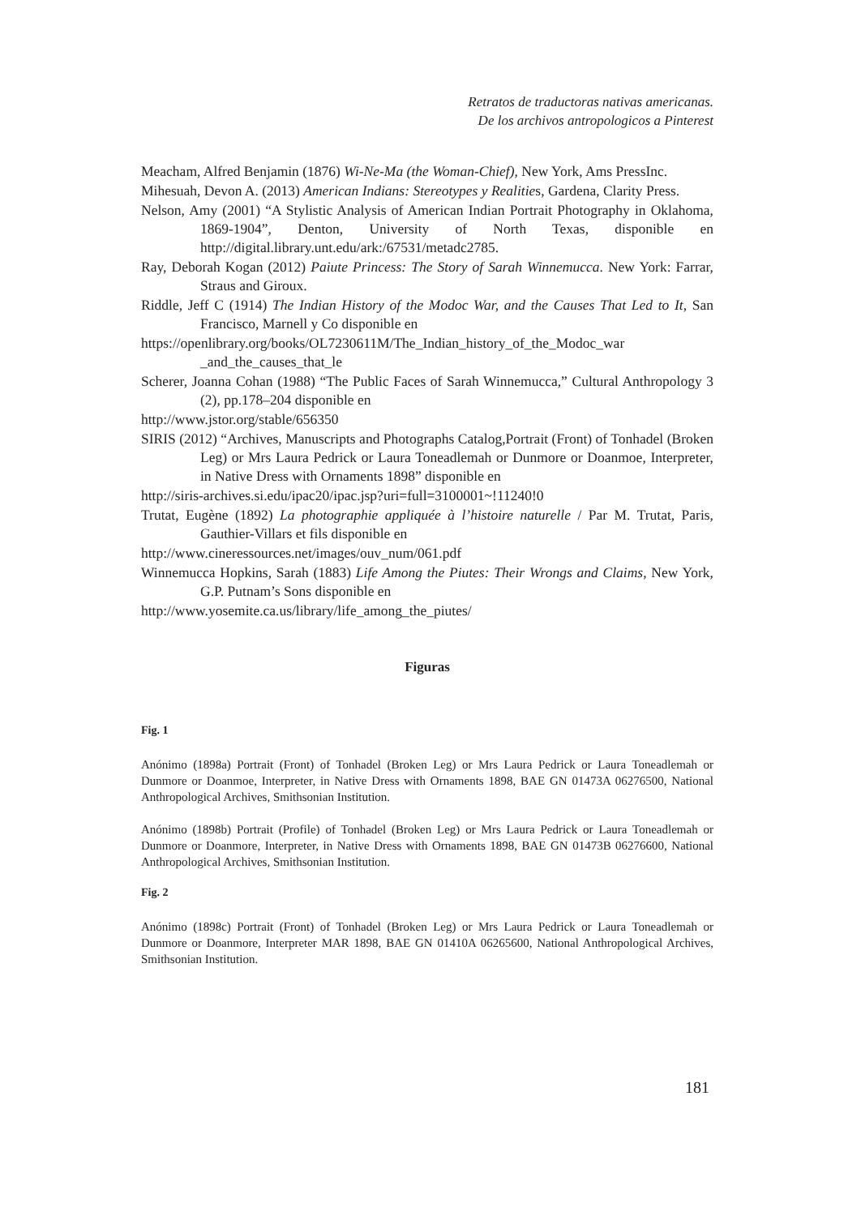Retratos de traductoras nativas americanas.
De los archivos antropologicos a Pinterest
Meacham, Alfred Benjamin (1876) Wi-Ne-Ma (the Woman-Chief), New York, Ams PressInc.
Mihesuah, Devon A. (2013) American Indians: Stereotypes y Realities, Gardena, Clarity Press.
Nelson, Amy (2001) “A Stylistic Analysis of American Indian Portrait Photography in Oklahoma, 1869-1904”, Denton, University of North Texas, disponible en http://digital.library.unt.edu/ark:/67531/metadc2785.
Ray, Deborah Kogan (2012) Paiute Princess: The Story of Sarah Winnemucca. New York: Farrar, Straus and Giroux.
Riddle, Jeff C (1914) The Indian History of the Modoc War, and the Causes That Led to It, San Francisco, Marnell y Co disponible en
https://openlibrary.org/books/OL7230611M/The_Indian_history_of_the_Modoc_war _and_the_causes_that_le
Scherer, Joanna Cohan (1988) “The Public Faces of Sarah Winnemucca,” Cultural Anthropology 3 (2), pp.178–204 disponible en
http://www.jstor.org/stable/656350
SIRIS (2012) “Archives, Manuscripts and Photographs Catalog,Portrait (Front) of Tonhadel (Broken Leg) or Mrs Laura Pedrick or Laura Toneadlemah or Dunmore or Doanmoe, Interpreter, in Native Dress with Ornaments 1898” disponible en
http://siris-archives.si.edu/ipac20/ipac.jsp?uri=full=3100001~!11240!0
Trutat, Eugène (1892) La photographie appliquée à l’histoire naturelle / Par M. Trutat, Paris, Gauthier-Villars et fils disponible en
http://www.cineressources.net/images/ouv_num/061.pdf
Winnemucca Hopkins, Sarah (1883) Life Among the Piutes: Their Wrongs and Claims, New York, G.P. Putnam’s Sons disponible en
http://www.yosemite.ca.us/library/life_among_the_piutes/
Figuras
Fig. 1
Anónimo (1898a) Portrait (Front) of Tonhadel (Broken Leg) or Mrs Laura Pedrick or Laura Toneadlemah or Dunmore or Doanmoe, Interpreter, in Native Dress with Ornaments 1898, BAE GN 01473A 06276500, National Anthropological Archives, Smithsonian Institution.
Anónimo (1898b) Portrait (Profile) of Tonhadel (Broken Leg) or Mrs Laura Pedrick or Laura Toneadlemah or Dunmore or Doanmore, Interpreter, in Native Dress with Ornaments 1898, BAE GN 01473B 06276600, National Anthropological Archives, Smithsonian Institution.
Fig. 2
Anónimo (1898c) Portrait (Front) of Tonhadel (Broken Leg) or Mrs Laura Pedrick or Laura Toneadlemah or Dunmore or Doanmore, Interpreter MAR 1898, BAE GN 01410A 06265600, National Anthropological Archives, Smithsonian Institution.
181